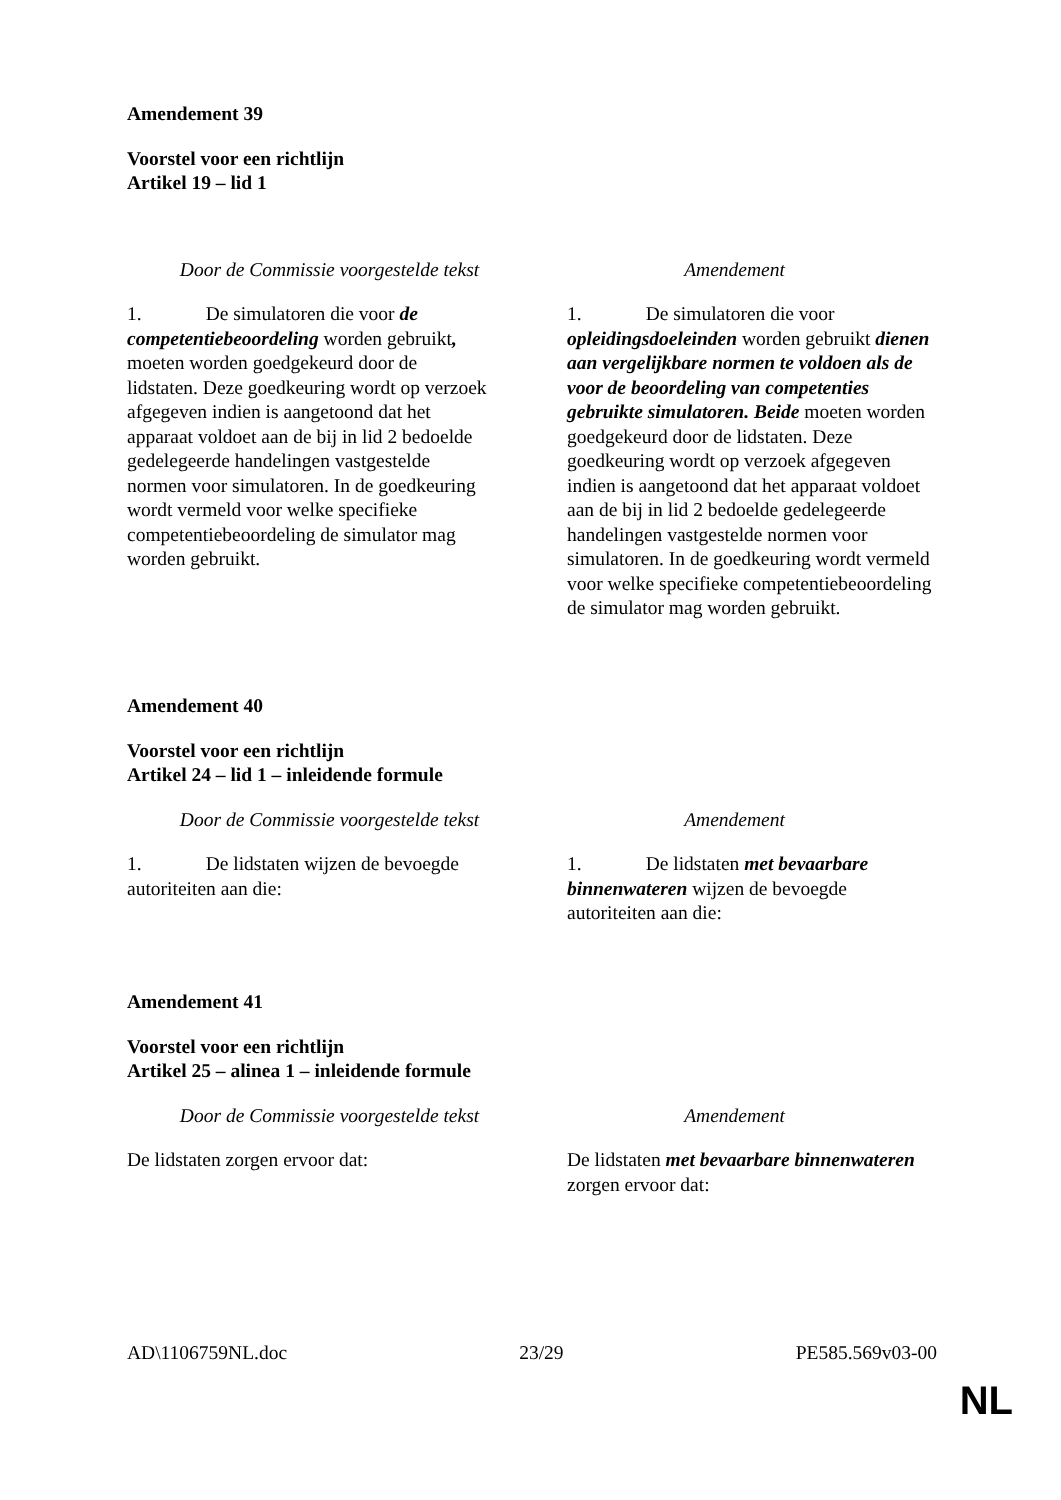Amendement 39
Voorstel voor een richtlijn
Artikel 19 – lid 1
| Door de Commissie voorgestelde tekst | Amendement |
| --- | --- |
| 1. De simulatoren die voor de competentiebeoordeling worden gebruikt , moeten worden goedgekeurd door de lidstaten. Deze goedkeuring wordt op verzoek afgegeven indien is aangetoond dat het apparaat voldoet aan de bij in lid 2 bedoelde gedelegeerde handelingen vastgestelde normen voor simulatoren. In de goedkeuring wordt vermeld voor welke specifieke competentiebeoordeling de simulator mag worden gebruikt. | 1. De simulatoren die voor opleidingsdoeleinden worden gebruikt dienen aan vergelijkbare normen te voldoen als de voor de beoordeling van competenties gebruikte simulatoren. Beide moeten worden goedgekeurd door de lidstaten. Deze goedkeuring wordt op verzoek afgegeven indien is aangetoond dat het apparaat voldoet aan de bij in lid 2 bedoelde gedelegeerde handelingen vastgestelde normen voor simulatoren. In de goedkeuring wordt vermeld voor welke specifieke competentiebeoordeling de simulator mag worden gebruikt. |
Amendement 40
Voorstel voor een richtlijn
Artikel 24 – lid 1 – inleidende formule
| Door de Commissie voorgestelde tekst | Amendement |
| --- | --- |
| 1. De lidstaten wijzen de bevoegde autoriteiten aan die: | 1. De lidstaten met bevaarbare binnenwateren wijzen de bevoegde autoriteiten aan die: |
Amendement 41
Voorstel voor een richtlijn
Artikel 25 – alinea 1 – inleidende formule
| Door de Commissie voorgestelde tekst | Amendement |
| --- | --- |
| De lidstaten zorgen ervoor dat: | De lidstaten met bevaarbare binnenwateren zorgen ervoor dat: |
AD\1106759NL.doc 23/29 PE585.569v03-00
NL